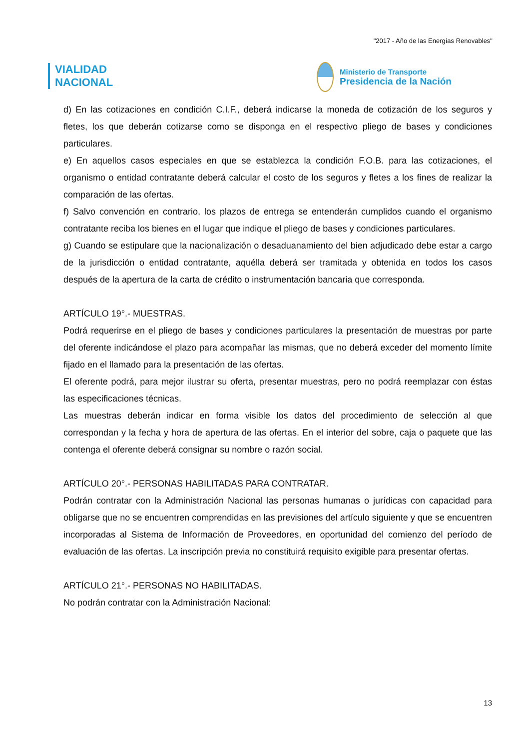"2017 - Año de las Energías Renovables"
VIALIDAD
NACIONAL
Ministerio de Transporte
Presidencia de la Nación
d) En las cotizaciones en condición C.I.F., deberá indicarse la moneda de cotización de los seguros y fletes, los que deberán cotizarse como se disponga en el respectivo pliego de bases y condiciones particulares.
e) En aquellos casos especiales en que se establezca la condición F.O.B. para las cotizaciones, el organismo o entidad contratante deberá calcular el costo de los seguros y fletes a los fines de realizar la comparación de las ofertas.
f) Salvo convención en contrario, los plazos de entrega se entenderán cumplidos cuando el organismo contratante reciba los bienes en el lugar que indique el pliego de bases y condiciones particulares.
g) Cuando se estipulare que la nacionalización o desaduanamiento del bien adjudicado debe estar a cargo de la jurisdicción o entidad contratante, aquélla deberá ser tramitada y obtenida en todos los casos después de la apertura de la carta de crédito o instrumentación bancaria que corresponda.
ARTÍCULO 19°.- MUESTRAS.
Podrá requerirse en el pliego de bases y condiciones particulares la presentación de muestras por parte del oferente indicándose el plazo para acompañar las mismas, que no deberá exceder del momento límite fijado en el llamado para la presentación de las ofertas.
El oferente podrá, para mejor ilustrar su oferta, presentar muestras, pero no podrá reemplazar con éstas las especificaciones técnicas.
Las muestras deberán indicar en forma visible los datos del procedimiento de selección al que correspondan y la fecha y hora de apertura de las ofertas. En el interior del sobre, caja o paquete que las contenga el oferente deberá consignar su nombre o razón social.
ARTÍCULO 20°.- PERSONAS HABILITADAS PARA CONTRATAR.
Podrán contratar con la Administración Nacional las personas humanas o jurídicas con capacidad para obligarse que no se encuentren comprendidas en las previsiones del artículo siguiente y que se encuentren incorporadas al Sistema de Información de Proveedores, en oportunidad del comienzo del período de evaluación de las ofertas. La inscripción previa no constituirá requisito exigible para presentar ofertas.
ARTÍCULO 21°.- PERSONAS NO HABILITADAS.
No podrán contratar con la Administración Nacional:
13